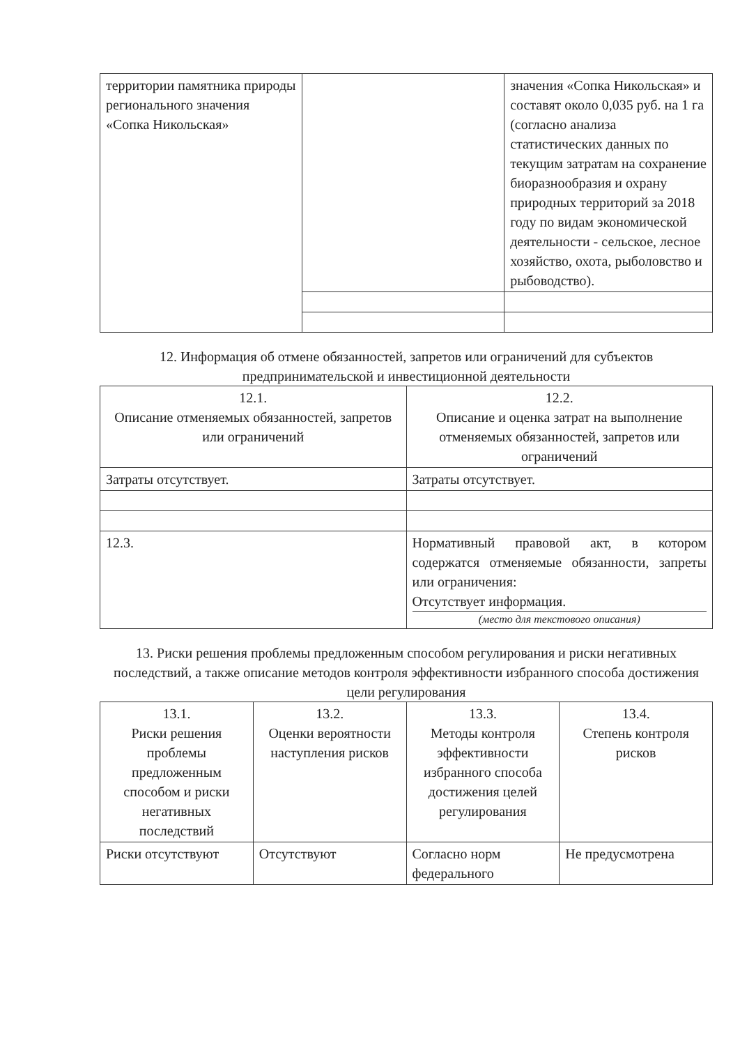| территории памятника природы регионального значения «Сопка Никольская» | | значения «Сопка Никольская» и составят около 0,035 руб. на 1 га (согласно анализа статистических данных по текущим затратам на сохранение биоразнообразия и охрану природных территорий за 2018 году по видам экономической деятельности - сельское, лесное хозяйство, охота, рыболовство и рыбоводство). |
12. Информация об отмене обязанностей, запретов или ограничений для субъектов предпринимательской и инвестиционной деятельности
| 12.1. Описание отменяемых обязанностей, запретов или ограничений | | 12.2. Описание и оценка затрат на выполнение отменяемых обязанностей, запретов или ограничений |
| --- | --- | --- |
| Затраты отсутствует. | | Затраты отсутствует. |
| 12.3. | Нормативный правовой акт, в котором содержатся отменяемые обязанности, запреты или ограничения: Отсутствует информация. (место для текстового описания) | |
13. Риски решения проблемы предложенным способом регулирования и риски негативных последствий, а также описание методов контроля эффективности избранного способа достижения цели регулирования
| 13.1. Риски решения проблемы предложенным способом и риски негативных последствий | 13.2. Оценки вероятности наступления рисков | 13.3. Методы контроля эффективности избранного способа достижения целей регулирования | 13.4. Степень контроля рисков |
| --- | --- | --- | --- |
| Риски отсутствуют | Отсутствуют | Согласно норм федерального | Не предусмотрена |